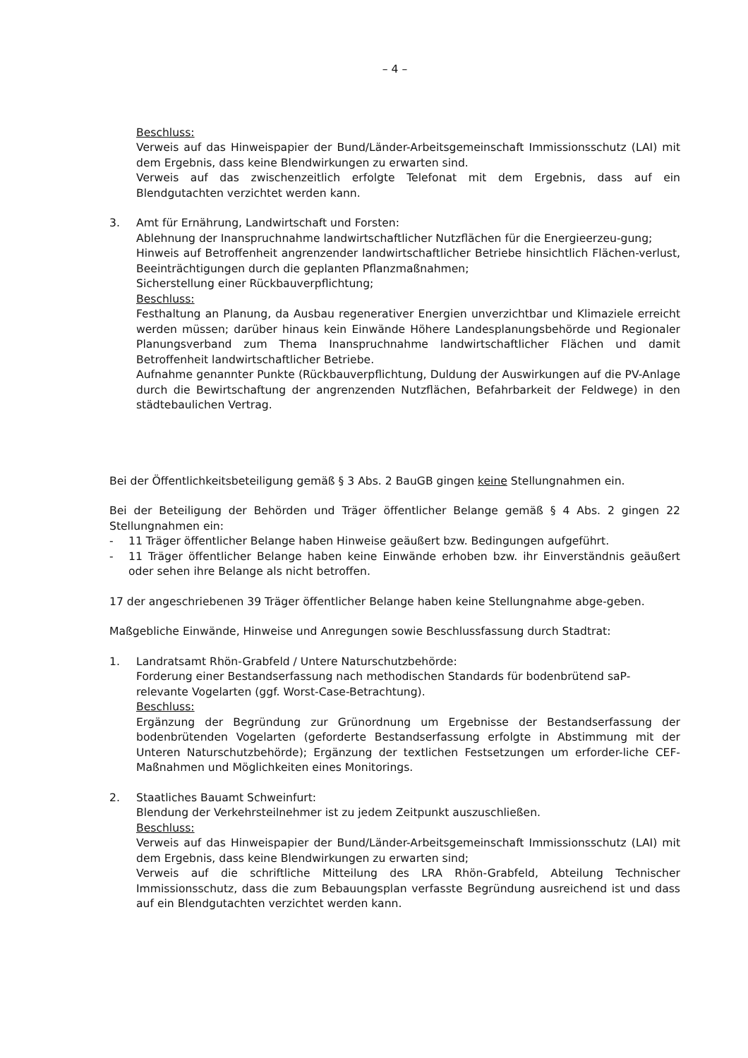– 4 –
Beschluss:
Verweis auf das Hinweispapier der Bund/Länder-Arbeitsgemeinschaft Immissionsschutz (LAI) mit dem Ergebnis, dass keine Blendwirkungen zu erwarten sind.
Verweis auf das zwischenzeitlich erfolgte Telefonat mit dem Ergebnis, dass auf ein Blendgutachten verzichtet werden kann.
3. Amt für Ernährung, Landwirtschaft und Forsten:
Ablehnung der Inanspruchnahme landwirtschaftlicher Nutzflächen für die Energieerzeu-gung;
Hinweis auf Betroffenheit angrenzender landwirtschaftlicher Betriebe hinsichtlich Flächen-verlust, Beeinträchtigungen durch die geplanten Pflanzmaßnahmen;
Sicherstellung einer Rückbauverpflichtung;
Beschluss:
Festhaltung an Planung, da Ausbau regenerativer Energien unverzichtbar und Klimaziele erreicht werden müssen; darüber hinaus kein Einwände Höhere Landesplanungsbehörde und Regionaler Planungsverband zum Thema Inanspruchnahme landwirtschaftlicher Flächen und damit Betroffenheit landwirtschaftlicher Betriebe.
Aufnahme genannter Punkte (Rückbauverpflichtung, Duldung der Auswirkungen auf die PV-Anlage durch die Bewirtschaftung der angrenzenden Nutzflächen, Befahrbarkeit der Feldwege) in den städtebaulichen Vertrag.
Bei der Öffentlichkeitsbeteiligung gemäß § 3 Abs. 2 BauGB gingen keine Stellungnahmen ein.
Bei der Beteiligung der Behörden und Träger öffentlicher Belange gemäß § 4 Abs. 2 gingen 22 Stellungnahmen ein:
- 11 Träger öffentlicher Belange haben Hinweise geäußert bzw. Bedingungen aufgeführt.
- 11 Träger öffentlicher Belange haben keine Einwände erhoben bzw. ihr Einverständnis geäußert oder sehen ihre Belange als nicht betroffen.
17 der angeschriebenen 39 Träger öffentlicher Belange haben keine Stellungnahme abge-geben.
Maßgebliche Einwände, Hinweise und Anregungen sowie Beschlussfassung durch Stadtrat:
1. Landratsamt Rhön-Grabfeld / Untere Naturschutzbehörde:
Forderung einer Bestandserfassung nach methodischen Standards für bodenbrütend saP-relevante Vogelarten (ggf. Worst-Case-Betrachtung).
Beschluss:
Ergänzung der Begründung zur Grünordnung um Ergebnisse der Bestandserfassung der bodenbrütenden Vogelarten (geforderte Bestandserfassung erfolgte in Abstimmung mit der Unteren Naturschutzbehörde); Ergänzung der textlichen Festsetzungen um erforder-liche CEF-Maßnahmen und Möglichkeiten eines Monitorings.
2. Staatliches Bauamt Schweinfurt:
Blendung der Verkehrsteilnehmer ist zu jedem Zeitpunkt auszuschließen.
Beschluss:
Verweis auf das Hinweispapier der Bund/Länder-Arbeitsgemeinschaft Immissionsschutz (LAI) mit dem Ergebnis, dass keine Blendwirkungen zu erwarten sind;
Verweis auf die schriftliche Mitteilung des LRA Rhön-Grabfeld, Abteilung Technischer Immissionsschutz, dass die zum Bebauungsplan verfasste Begründung ausreichend ist und dass auf ein Blendgutachten verzichtet werden kann.